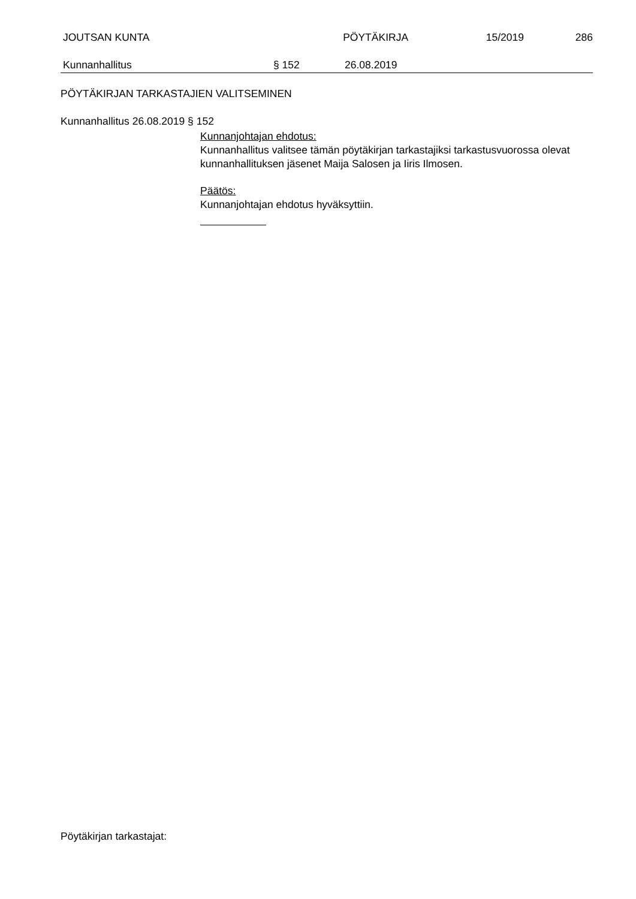JOUTSAN KUNTA PÖYTÄKIRJA 15/2019 286
Kunnanhallitus § 152 26.08.2019
PÖYTÄKIRJAN TARKASTAJIEN VALITSEMINEN
Kunnanhallitus 26.08.2019 § 152
Kunnanjohtajan ehdotus:
Kunnanhallitus valitsee tämän pöytäkirjan tarkastajiksi tarkastusvuorossa olevat kunnanhallituksen jäsenet Maija Salosen ja Iiris Ilmosen.
Päätös:
Kunnanjohtajan ehdotus hyväksyttiin.
Pöytäkirjan tarkastajat: